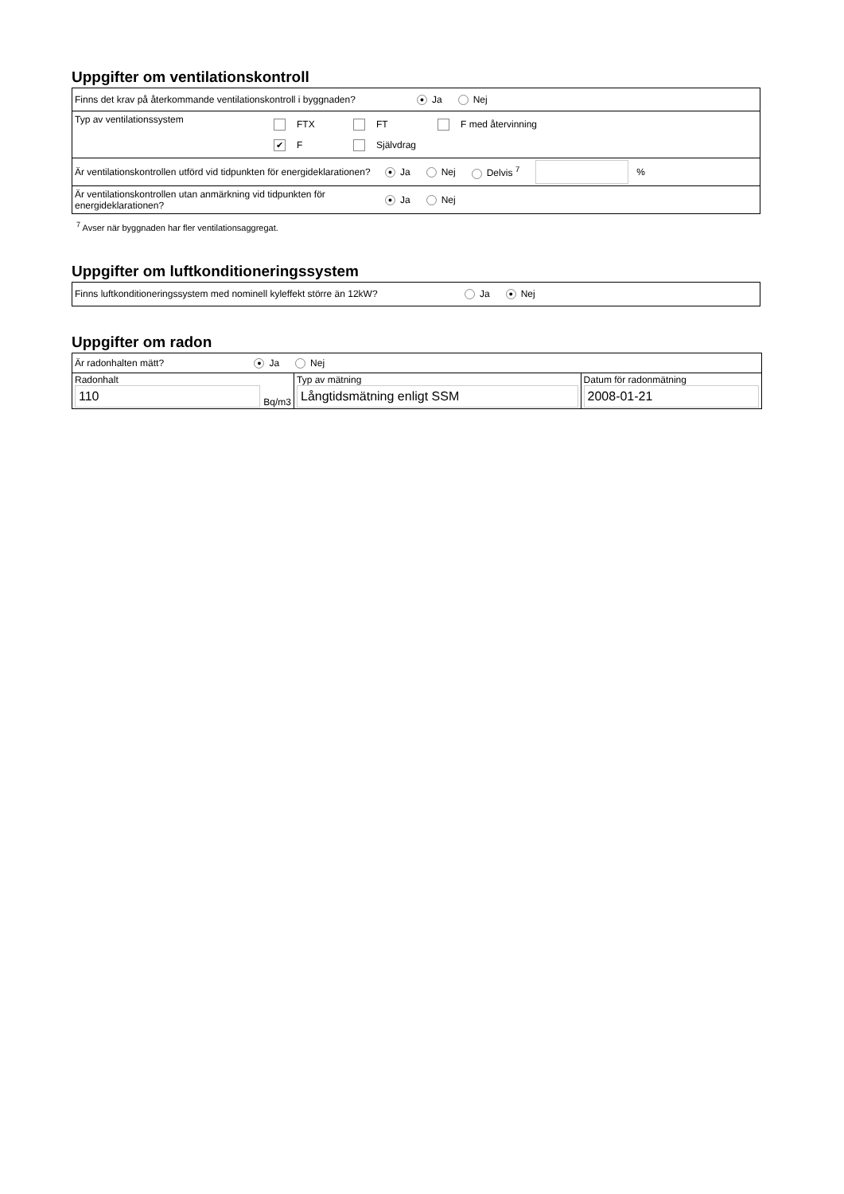Uppgifter om ventilationskontroll
Finns det krav på återkommande ventilationskontroll i byggnaden? ● Ja Nej
Typ av ventilationssystem
FTX FT F med återvinning
✔ F Självdrag
Är ventilationskontrollen utförd vid tidpunkten för energideklarationen? ● Ja Nej Delvis <sup>7</sup> %
Är ventilationskontrollen utan anmärkning vid tidpunkten för energideklarationen? ● Ja Nej
<sup>7</sup> Avser när byggnaden har fler ventilationsaggregat.
Uppgifter om luftkonditioneringssystem
Finns luftkonditioneringssystem med nominell kyleffekt större än 12kW? Ja ● Nej
Uppgifter om radon
| Är radonhalten mätt? ● Ja Nej | | |
| Radonhalt 110 Bq/m3 | Typ av mätning Långtidsmätning enligt SSM | Datum för radonmätning 2008-01-21 |